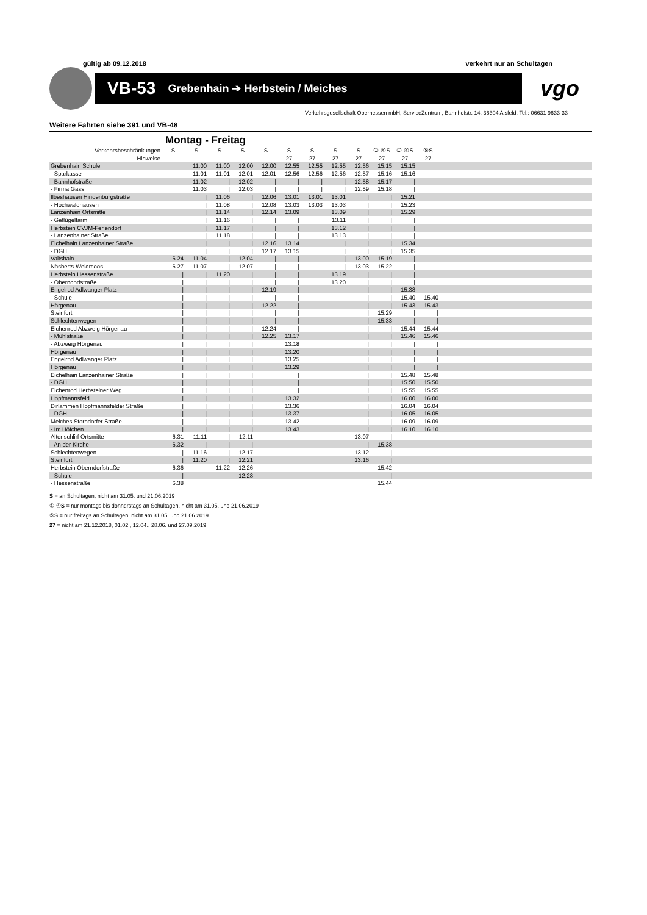gültig ab 09.12.2018 verkehrt nur an Schultagen
VB-53 Grebenhain ➔ Herbstein / Meiches
vgo
Verkehrsgesellschaft Oberhessen mbH, ServiceZentrum, Bahnhofstr. 14, 36304 Alsfeld, Tel.: 06631 9633-33
Weitere Fahrten siehe 391 und VB-48
Montag - Freitag
| Verkehrsbeschränkungen | S | S | S | S | S | S | S | S | S | ①-④S | ①-④S | ⑤S | |
| --- | --- | --- | --- | --- | --- | --- | --- | --- | --- | --- | --- | --- | --- |
| Hinweise | | | | | | 27 | 27 | 27 | 27 | 27 | 27 | 27 | |
| Grebenhain Schule | | 11.00 | 11.00 | 12.00 | 12.00 | 12.55 | 12.55 | 12.55 | 12.56 | 15.15 | 15.15 | | |
| - Sparkasse | | 11.01 | 11.01 | 12.01 | 12.01 | 12.56 | 12.56 | 12.56 | 12.57 | 15.16 | 15.16 | | |
| - Bahnhofstraße | | 11.02 | / | 12.02 | / | / | / | / | 12.58 | 15.17 | / | | |
| - Firma Gass | | 11.03 | / | 12.03 | / | / | / | / | 12.59 | 15.18 | / | | |
| Ilbeshausen Hindenburgstraße | | / | 11.06 | / | 12.06 | 13.01 | 13.01 | 13.01 | / | / | 15.21 | | |
| - Hochwaldhausen | | / | 11.08 | / | 12.08 | 13.03 | 13.03 | 13.03 | / | / | 15.23 | | |
| Lanzenhain Ortsmitte | | / | 11.14 | / | 12.14 | 13.09 | | 13.09 | / | / | 15.29 | | |
| - Geflügelfarm | | / | 11.16 | / | / | / | | 13.11 | / | / | / | | |
| Herbstein CVJM-Feriendorf | | / | 11.17 | / | / | / | | 13.12 | / | / | / | | |
| - Lanzenhainer Straße | | / | 11.18 | / | / | / | | 13.13 | / | / | / | | |
| Eichelhain Lanzenhainer Straße | | / | / | / | 12.16 | 13.14 | | / | / | / | 15.34 | | |
| - DGH | | / | / | / | 12.17 | 13.15 | | / | / | / | 15.35 | | |
| Vaitshain | 6.24 | 11.04 | / | 12.04 | / | / | | / | 13.00 | 15.19 | / | | |
| Nösberts-Weidmoos | 6.27 | 11.07 | / | 12.07 | / | / | | / | 13.03 | 15.22 | / | | |
| Herbstein Hessenstraße | / | / | 11.20 | / | / | / | | 13.19 | / | / | / | | |
| - Oberndorfstraße | / | / | / | / | / | / | | 13.20 | / | / | / | | |
| Engelrod Adlwanger Platz | / | / | / | / | 12.19 | / | | | / | / | 15.38 | | |
| - Schule | / | / | / | / | / | / | | | / | / | 15.40 | 15.40 | |
| Hörgenau | / | / | / | / | 12.22 | / | | | / | / | 15.43 | 15.43 | |
| Steinfurt | / | / | / | / | / | / | | | / | 15.29 | / | / | |
| Schlechtenwegen | / | / | / | / | / | / | | | / | 15.33 | / | / | |
| Eichenrod Abzweig Hörgenau | / | / | / | / | 12.24 | / | | | / | / | 15.44 | 15.44 | |
| - Mühlstraße | / | / | / | / | 12.25 | 13.17 | | | / | / | 15.46 | 15.46 | |
| - Abzweig Hörgenau | / | / | / | / | | 13.18 | | | / | / | / | / | |
| Hörgenau | / | / | / | / | | 13.20 | | | / | / | / | / | |
| Engelrod Adlwanger Platz | / | / | / | / | | 13.25 | | | / | / | / | / | |
| Hörgenau | / | / | / | / | | 13.29 | | | / | / | / | / | |
| Eichelhain Lanzenhainer Straße | / | / | / | / | | / | | | / | / | 15.48 | 15.48 | |
| - DGH | / | / | / | / | | / | | | / | / | 15.50 | 15.50 | |
| Eichenrod Herbsteiner Weg | / | / | / | / | | / | | | / | / | 15.55 | 15.55 | |
| Hopfmannsfeld | / | / | / | / | | 13.32 | | | / | / | 16.00 | 16.00 | |
| Dirlammen Hopfmannsfelder Straße | / | / | / | / | | 13.36 | | | / | / | 16.04 | 16.04 | |
| - DGH | / | / | / | / | | 13.37 | | | / | / | 16.05 | 16.05 | |
| Meiches Storndorfer Straße | / | / | / | / | | 13.42 | | | / | / | 16.09 | 16.09 | |
| - Im Höfchen | / | / | / | / | | 13.43 | | | / | / | 16.10 | 16.10 | |
| Altenschlirf Ortsmitte | 6.31 | 11.11 | / | 12.11 | | | | | 13.07 | / | | | |
| - An der Kirche | 6.32 | / | / | / | | | | | / | 15.38 | | | |
| Schlechtenwegen | / | 11.16 | / | 12.17 | | | | | 13.12 | / | | | |
| Steinfurt | / | 11.20 | / | 12.21 | | | | | 13.16 | / | | | |
| Herbstein Oberndorfstraße | 6.36 | | 11.22 | 12.26 | | | | | | 15.42 | | | |
| - Schule | / | | | 12.28 | | | | | | / | | | |
| - Hessenstraße | 6.38 | | | | | | | | | 15.44 | | | |
S = an Schultagen, nicht am 31.05. und 21.06.2019
①-④S = nur montags bis donnerstags an Schultagen, nicht am 31.05. und 21.06.2019
⑤S = nur freitags an Schultagen, nicht am 31.05. und 21.06.2019
27 = nicht am 21.12.2018, 01.02., 12.04., 28.06. und 27.09.2019